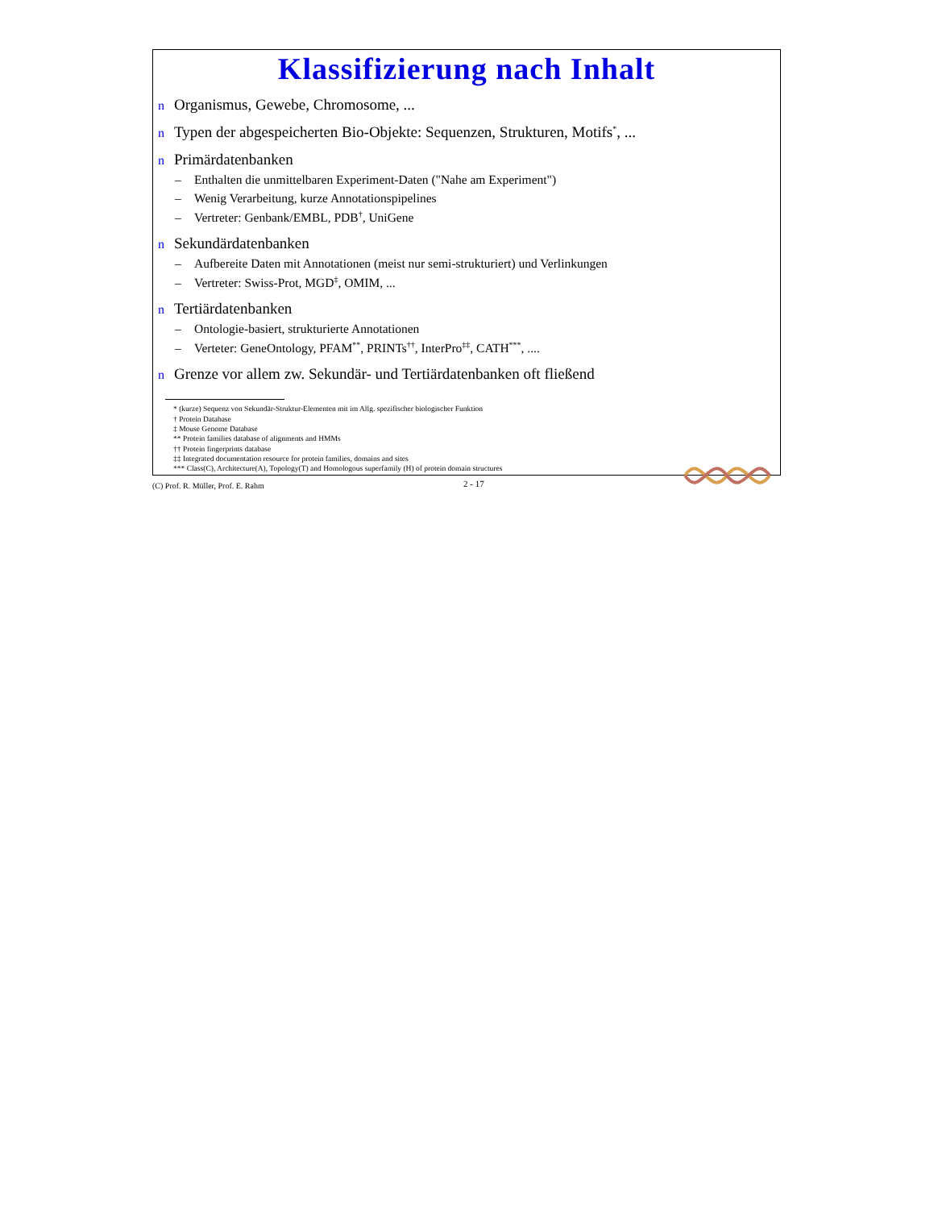Klassifizierung nach Inhalt
n Organismus, Gewebe, Chromosome, ...
n Typen der abgespeicherten Bio-Objekte: Sequenzen, Strukturen, Motifs<sup>*</sup>, ...
n Primärdatenbanken
– Enthalten die unmittelbaren Experiment-Daten ("Nahe am Experiment")
– Wenig Verarbeitung, kurze Annotationspipelines
– Vertreter: Genbank/EMBL, PDB<sup>†</sup>, UniGene
n Sekundärdatenbanken
– Aufbereite Daten mit Annotationen (meist nur semi-strukturiert) und Verlinkungen
– Vertreter: Swiss-Prot, MGD<sup>‡</sup>, OMIM, ...
n Tertiärdatenbanken
– Ontologie-basiert, strukturierte Annotationen
– Verteter: GeneOntology, PFAM<sup>**</sup>, PRINTs<sup>††</sup>, InterPro<sup>‡‡</sup>, CATH<sup>***</sup>, ....
n Grenze vor allem zw. Sekundär- und Tertiärdatenbanken oft fließend
* (kurze) Sequenz von Sekundär-Struktur-Elementen mit im Allg. spezifischer biologischer Funktion
† Protein Database
‡ Mouse Genome Database
** Protein families database of alignments and HMMs
†† Protein fingerprints database
‡‡ Integrated documentation resource for protein families, domains and sites
*** Class(C), Architecture(A), Topology(T) and Homologous superfamily (H) of protein domain structures
(C) Prof. R. Müller, Prof. E. Rahm
2 - 17